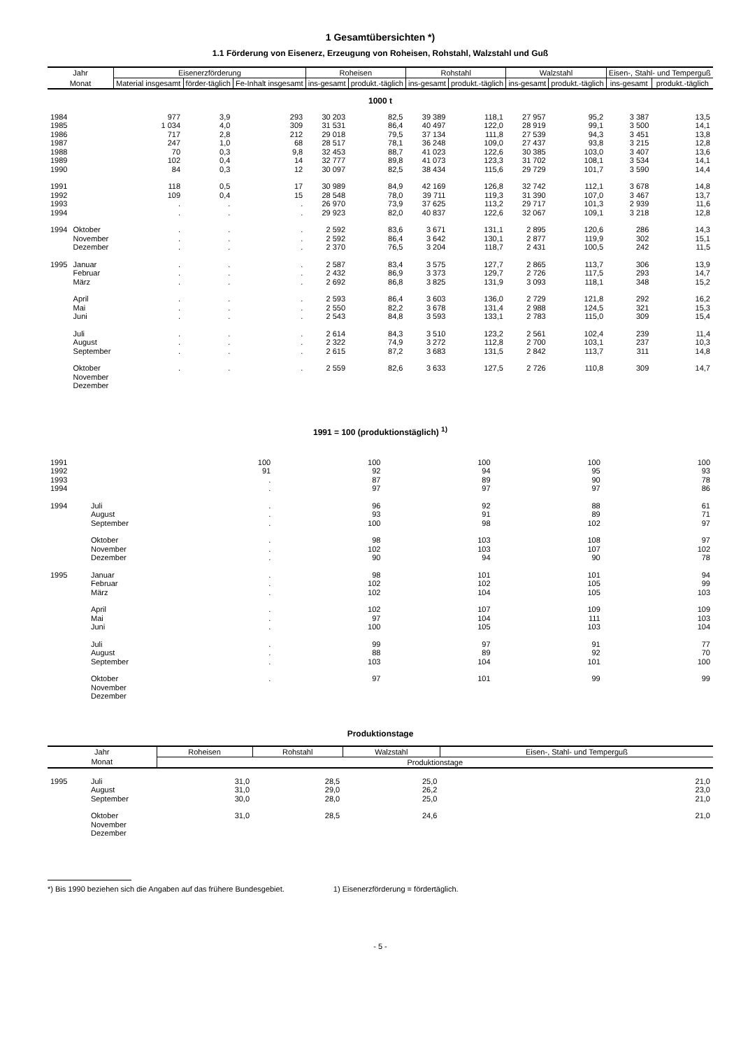1 Gesamtübersichten *)
1.1 Förderung von Eisenerz, Erzeugung von Roheisen, Rohstahl, Walzstahl und Guß
| Jahr | | Eisenerzförderung | | | Roheisen | | Rohstahl | | Walzstahl | | Eisen-, Stahl- und Temperguß | |
| --- | --- | --- | --- | --- | --- | --- | --- | --- | --- | --- | --- | --- |
| Monat | | Material insgesamt | förder-täglich | Fe-Inhalt insgesamt | ins-gesamt | produkt.-täglich | ins-gesamt | produkt.-täglich | ins-gesamt | produkt.-täglich | ins-gesamt | produkt.-täglich |
| 1000 t | | | | | | | | | | | | |
| 1984 | | 977 | 3,9 | 293 | 30 203 | 82,5 | 39 389 | 118,1 | 27 957 | 95,2 | 3 387 | 13,5 |
| 1985 | | 1 034 | 4,0 | 309 | 31 531 | 86,4 | 40 497 | 122,0 | 28 919 | 99,1 | 3 500 | 14,1 |
| 1986 | | 717 | 2,8 | 212 | 29 018 | 79,5 | 37 134 | 111,8 | 27 539 | 94,3 | 3 451 | 13,8 |
| 1987 | | 247 | 1,0 | 68 | 28 517 | 78,1 | 36 248 | 109,0 | 27 437 | 93,8 | 3 215 | 12,8 |
| 1988 | | 70 | 0,3 | 9,8 | 32 453 | 88,7 | 41 023 | 122,6 | 30 385 | 103,0 | 3 407 | 13,6 |
| 1989 | | 102 | 0,4 | 14 | 32 777 | 89,8 | 41 073 | 123,3 | 31 702 | 108,1 | 3 534 | 14,1 |
| 1990 | | 84 | 0,3 | 12 | 30 097 | 82,5 | 38 434 | 115,6 | 29 729 | 101,7 | 3 590 | 14,4 |
| 1991 | | 118 | 0,5 | 17 | 30 989 | 84,9 | 42 169 | 126,8 | 32 742 | 112,1 | 3 678 | 14,8 |
| 1992 | | 109 | 0,4 | 15 | 28 548 | 78,0 | 39 711 | 119,3 | 31 390 | 107,0 | 3 467 | 13,7 |
| 1993 | | . | . | . | 26 970 | 73,9 | 37 625 | 113,2 | 29 717 | 101,3 | 2 939 | 11,6 |
| 1994 | | . | . | . | 29 923 | 82,0 | 40 837 | 122,6 | 32 067 | 109,1 | 3 218 | 12,8 |
| 1994 | Oktober | . | . | . | 2 592 | 83,6 | 3 671 | 131,1 | 2 895 | 120,6 | 286 | 14,3 |
| | November | . | . | . | 2 592 | 86,4 | 3 642 | 130,1 | 2 877 | 119,9 | 302 | 15,1 |
| | Dezember | . | . | . | 2 370 | 76,5 | 3 204 | 118,7 | 2 431 | 100,5 | 242 | 11,5 |
| 1995 | Januar | . | . | . | 2 587 | 83,4 | 3 575 | 127,7 | 2 865 | 113,7 | 306 | 13,9 |
| | Februar | . | . | . | 2 432 | 86,9 | 3 373 | 129,7 | 2 726 | 117,5 | 293 | 14,7 |
| | März | . | . | . | 2 692 | 86,8 | 3 825 | 131,9 | 3 093 | 118,1 | 348 | 15,2 |
| | April | . | . | . | 2 593 | 86,4 | 3 603 | 136,0 | 2 729 | 121,8 | 292 | 16,2 |
| | Mai | . | . | . | 2 550 | 82,2 | 3 678 | 131,4 | 2 988 | 124,5 | 321 | 15,3 |
| | Juni | . | . | . | 2 543 | 84,8 | 3 593 | 133,1 | 2 783 | 115,0 | 309 | 15,4 |
| | Juli | . | . | . | 2 614 | 84,3 | 3 510 | 123,2 | 2 561 | 102,4 | 239 | 11,4 |
| | August | . | . | . | 2 322 | 74,9 | 3 272 | 112,8 | 2 700 | 103,1 | 237 | 10,3 |
| | September | . | . | . | 2 615 | 87,2 | 3 683 | 131,5 | 2 842 | 113,7 | 311 | 14,8 |
| | Oktober | . | . | . | 2 559 | 82,6 | 3 633 | 127,5 | 2 726 | 110,8 | 309 | 14,7 |
| | November | | | | | | | | | | | |
| | Dezember | | | | | | | | | | | |
1991 = 100 (produktionstäglich) <sup>1)</sup>
| 1991 | | 100 | 100 | 100 | 100 | 100 |
| 1992 | | 91 | 92 | 94 | 95 | 93 |
| 1993 | | . | 87 | 89 | 90 | 78 |
| 1994 | | . | 97 | 97 | 97 | 86 |
| 1994 | Juli | . | 96 | 92 | 88 | 61 |
| | August | . | 93 | 91 | 89 | 71 |
| | September | . | 100 | 98 | 102 | 97 |
| | Oktober | . | 98 | 103 | 108 | 97 |
| | November | . | 102 | 103 | 107 | 102 |
| | Dezember | . | 90 | 94 | 90 | 78 |
| 1995 | Januar | . | 98 | 101 | 101 | 94 |
| | Februar | . | 102 | 102 | 105 | 99 |
| | März | . | 102 | 104 | 105 | 103 |
| | April | . | 102 | 107 | 109 | 109 |
| | Mai | . | 97 | 104 | 111 | 103 |
| | Juni | . | 100 | 105 | 103 | 104 |
| | Juli | . | 99 | 97 | 91 | 77 |
| | August | . | 88 | 89 | 92 | 70 |
| | September | . | 103 | 104 | 101 | 100 |
| | Oktober | . | 97 | 101 | 99 | 99 |
| | November | | | | | |
| | Dezember | | | | | |
Produktionstage
| Jahr | | Roheisen | Rohstahl | Walzstahl | Eisen-, Stahl- und Temperguß |
| --- | --- | --- | --- | --- | --- |
| Monat | | Produktionstage | | | |
| 1995 | Juli | 31,0 | 28,5 | 25,0 | 21,0 |
| | August | 31,0 | 29,0 | 26,2 | 23,0 |
| | September | 30,0 | 28,0 | 25,0 | 21,0 |
| | Oktober | 31,0 | 28,5 | 24,6 | 21,0 |
| | November | | | | |
| | Dezember | | | | |
*) Bis 1990 beziehen sich die Angaben auf das frühere Bundesgebiet. 1) Eisenerzförderung = fördertäglich.
- 5 -